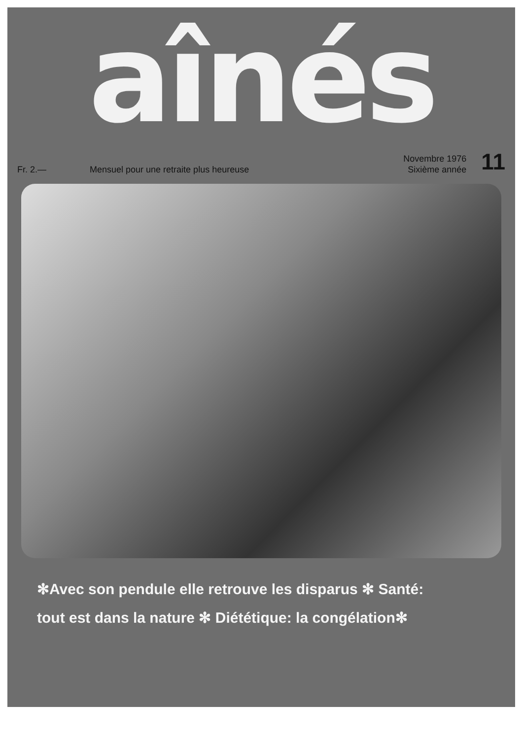aînés
Fr. 2.—
Mensuel pour une retraite plus heureuse
Novembre 1976
Sixième année
11
✻Avec son pendule elle retrouve les disparus ✻ Santé:
tout est dans la nature ✻ Diététique: la congélation✻